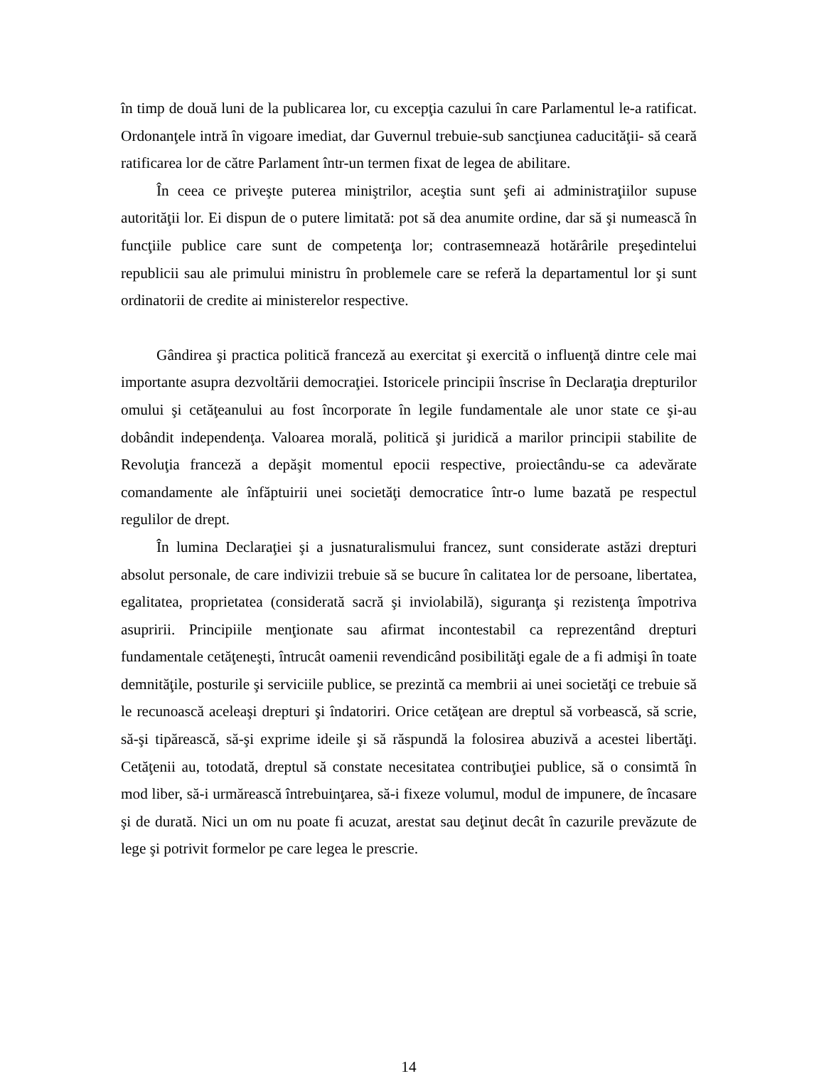în timp de două luni de la publicarea lor, cu excepţia cazului în care Parlamentul le-a ratificat. Ordonanţele intră în vigoare imediat, dar Guvernul trebuie-sub sancţiunea caducităţii- să ceară ratificarea lor de către Parlament într-un termen fixat de legea de abilitare.
În ceea ce priveşte puterea miniştrilor, aceştia sunt şefi ai administraţiilor supuse autorităţii lor. Ei dispun de o putere limitată: pot să dea anumite ordine, dar să şi numească în funcţiile publice care sunt de competenţa lor; contrasemnează hotărârile preşedintelui republicii sau ale primului ministru în problemele care se referă la departamentul lor şi sunt ordinatorii de credite ai ministerelor respective.
Gândirea şi practica politică franceză au exercitat şi exercită o influenţă dintre cele mai importante asupra dezvoltării democraţiei. Istoricele principii înscrise în Declaraţia drepturilor omului şi cetăţeanului au fost încorporate în legile fundamentale ale unor state ce şi-au dobândit independenţa. Valoarea morală, politică şi juridică a marilor principii stabilite de Revoluţia franceză a depăşit momentul epocii respective, proiectându-se ca adevărate comandamente ale înfăptuirii unei societăţi democratice într-o lume bazată pe respectul regulilor de drept.
În lumina Declaraţiei şi a jusnaturalismului francez, sunt considerate astăzi drepturi absolut personale, de care indivizii trebuie să se bucure în calitatea lor de persoane, libertatea, egalitatea, proprietatea (considerată sacră şi inviolabilă), siguranţa şi rezistenţa împotriva asupririi. Principiile menţionate sau afirmat incontestabil ca reprezentând drepturi fundamentale cetăţeneşti, întrucât oamenii revendicând posibilităţi egale de a fi admişi în toate demnităţile, posturile şi serviciile publice, se prezintă ca membrii ai unei societăţi ce trebuie să le recunoască aceleaşi drepturi şi îndatoriri. Orice cetăţean are dreptul să vorbească, să scrie, să-şi tipărească, să-şi exprime ideile şi să răspundă la folosirea abuzivă a acestei libertăţi. Cetăţenii au, totodată, dreptul să constate necesitatea contribuţiei publice, să o consimtă în mod liber, să-i urmărească întrebuinţarea, să-i fixeze volumul, modul de impunere, de încasare şi de durată. Nici un om nu poate fi acuzat, arestat sau deţinut decât în cazurile prevăzute de lege şi potrivit formelor pe care legea le prescrie.
14